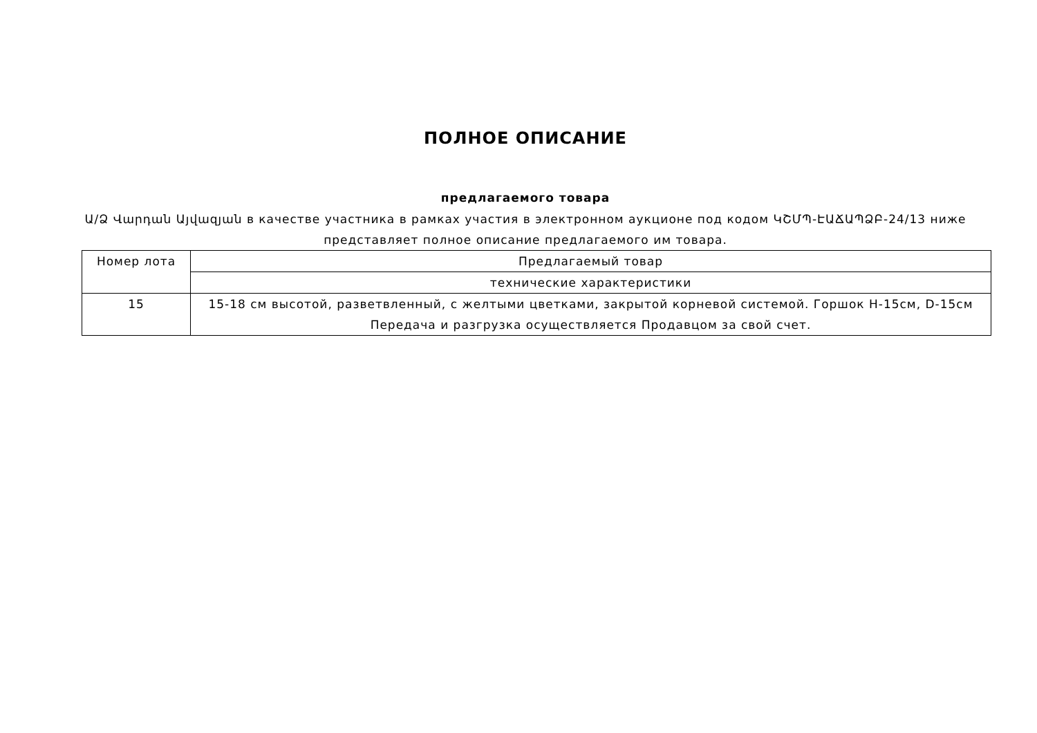ПОЛНОЕ ОПИСАНИЕ
предлагаемого товара
Ա/Ձ Վարդան Այվազյան в качестве участника в рамках участия в электронном аукционе под кодом ԿՇՄՊ-ԷԱՃԱՊՁԲ-24/13 ниже представляет полное описание предлагаемого им товара.
| Номер лота | Предлагаемый товар |
| | технические характеристики |
| 15 | 15-18 см высотой, разветвленный, с желтыми цветками, закрытой корневой системой. Горшок H-15см, D-15см Передача и разгрузка осуществляется Продавцом за свой счет. |